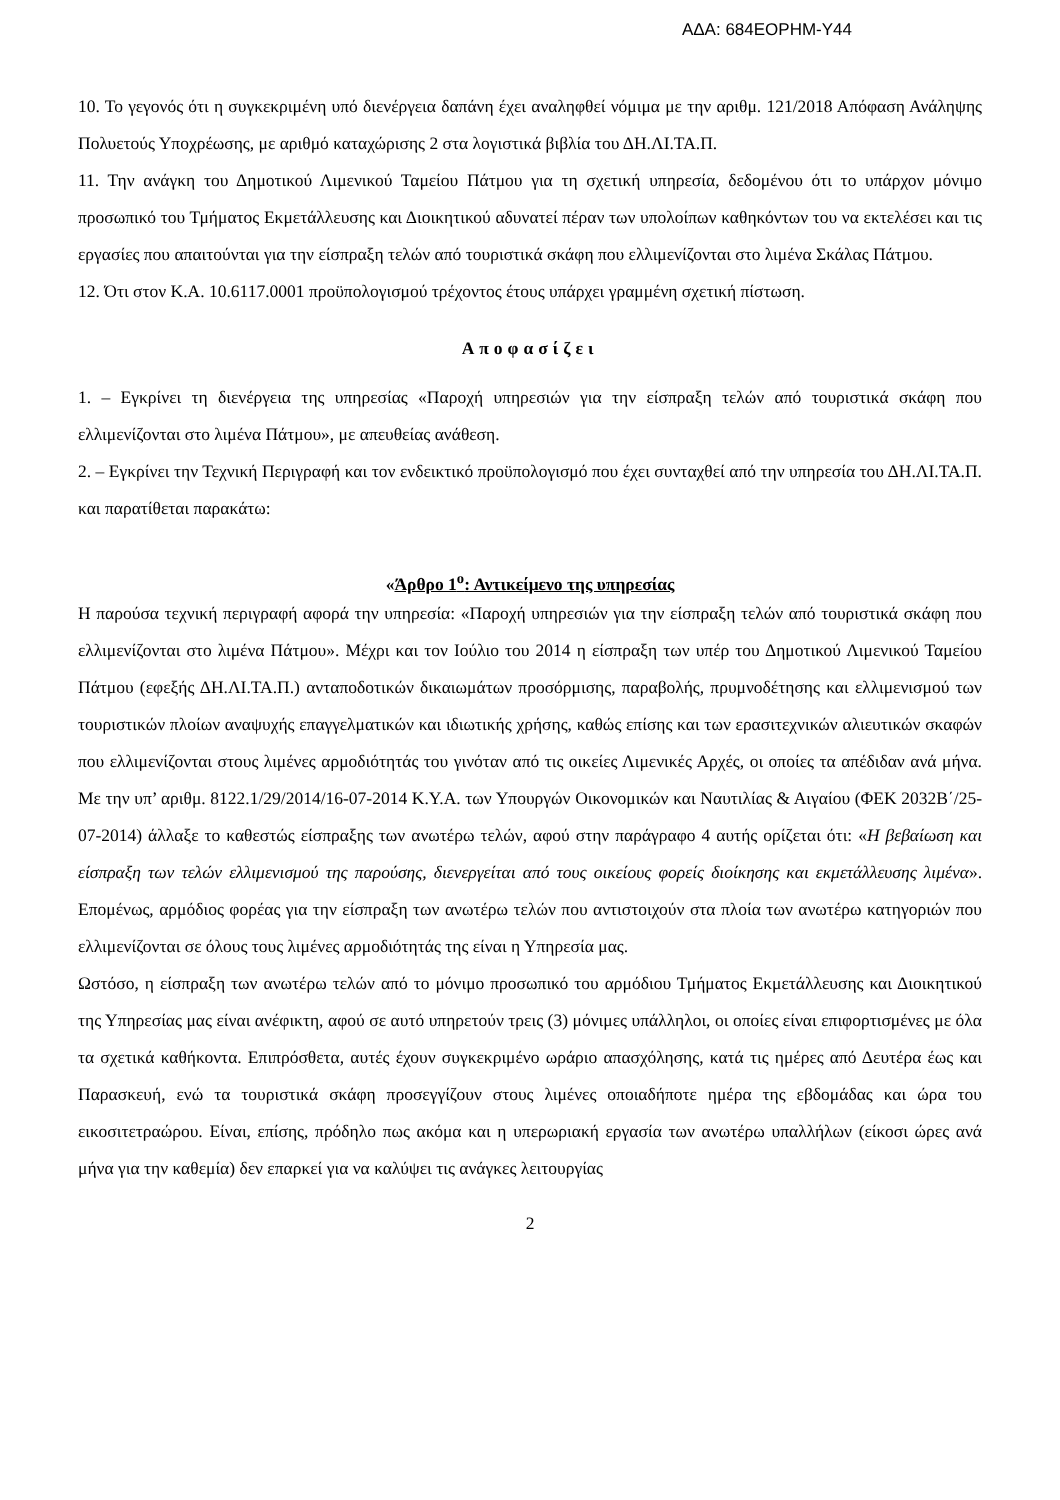ΑΔΑ: 684ΕΟΡΗΜ-Υ44
10. Το γεγονός ότι η συγκεκριμένη υπό διενέργεια δαπάνη έχει αναληφθεί νόμιμα με την αριθμ. 121/2018 Απόφαση Ανάληψης Πολυετούς Υποχρέωσης, με αριθμό καταχώρισης 2 στα λογιστικά βιβλία του ΔΗ.ΛΙ.ΤΑ.Π.
11. Την ανάγκη του Δημοτικού Λιμενικού Ταμείου Πάτμου για τη σχετική υπηρεσία, δεδομένου ότι το υπάρχον μόνιμο προσωπικό του Τμήματος Εκμετάλλευσης και Διοικητικού αδυνατεί πέραν των υπολοίπων καθηκόντων του να εκτελέσει και τις εργασίες που απαιτούνται για την είσπραξη τελών από τουριστικά σκάφη που ελλιμενίζονται στο λιμένα Σκάλας Πάτμου.
12. Ότι στον Κ.Α. 10.6117.0001 προϋπολογισμού τρέχοντος έτους υπάρχει γραμμένη σχετική πίστωση.
Αποφασίζει
1. – Εγκρίνει τη διενέργεια της υπηρεσίας «Παροχή υπηρεσιών για την είσπραξη τελών από τουριστικά σκάφη που ελλιμενίζονται στο λιμένα Πάτμου», με απευθείας ανάθεση.
2. – Εγκρίνει την Τεχνική Περιγραφή και τον ενδεικτικό προϋπολογισμό που έχει συνταχθεί από την υπηρεσία του ΔΗ.ΛΙ.ΤΑ.Π. και παρατίθεται παρακάτω:
«Άρθρο 1<sup>ο</sup>: Αντικείμενο της υπηρεσίας
Η παρούσα τεχνική περιγραφή αφορά την υπηρεσία: «Παροχή υπηρεσιών για την είσπραξη τελών από τουριστικά σκάφη που ελλιμενίζονται στο λιμένα Πάτμου». Μέχρι και τον Ιούλιο του 2014 η είσπραξη των υπέρ του Δημοτικού Λιμενικού Ταμείου Πάτμου (εφεξής ΔΗ.ΛΙ.ΤΑ.Π.) ανταποδοτικών δικαιωμάτων προσόρμισης, παραβολής, πρυμνοδέτησης και ελλιμενισμού των τουριστικών πλοίων αναψυχής επαγγελματικών και ιδιωτικής χρήσης, καθώς επίσης και των ερασιτεχνικών αλιευτικών σκαφών που ελλιμενίζονται στους λιμένες αρμοδιότητάς του γινόταν από τις οικείες Λιμενικές Αρχές, οι οποίες τα απέδιδαν ανά μήνα. Με την υπ’ αριθμ. 8122.1/29/2014/16-07-2014 Κ.Υ.Α. των Υπουργών Οικονομικών και Ναυτιλίας & Αιγαίου (ΦΕΚ 2032Β΄/25-07-2014) άλλαξε το καθεστώς είσπραξης των ανωτέρω τελών, αφού στην παράγραφο 4 αυτής ορίζεται ότι: «Η βεβαίωση και είσπραξη των τελών ελλιμενισμού της παρούσης, διενεργείται από τους οικείους φορείς διοίκησης και εκμετάλλευσης λιμένα». Επομένως, αρμόδιος φορέας για την είσπραξη των ανωτέρω τελών που αντιστοιχούν στα πλοία των ανωτέρω κατηγοριών που ελλιμενίζονται σε όλους τους λιμένες αρμοδιότητάς της είναι η Υπηρεσία μας.
Ωστόσο, η είσπραξη των ανωτέρω τελών από το μόνιμο προσωπικό του αρμόδιου Τμήματος Εκμετάλλευσης και Διοικητικού της Υπηρεσίας μας είναι ανέφικτη, αφού σε αυτό υπηρετούν τρεις (3) μόνιμες υπάλληλοι, οι οποίες είναι επιφορτισμένες με όλα τα σχετικά καθήκοντα. Επιπρόσθετα, αυτές έχουν συγκεκριμένο ωράριο απασχόλησης, κατά τις ημέρες από Δευτέρα έως και Παρασκευή, ενώ τα τουριστικά σκάφη προσεγγίζουν στους λιμένες οποιαδήποτε ημέρα της εβδομάδας και ώρα του εικοσιτετραώρου. Είναι, επίσης, πρόδηλο πως ακόμα και η υπερωριακή εργασία των ανωτέρω υπαλλήλων (είκοσι ώρες ανά μήνα για την καθεμία) δεν επαρκεί για να καλύψει τις ανάγκες λειτουργίας
2